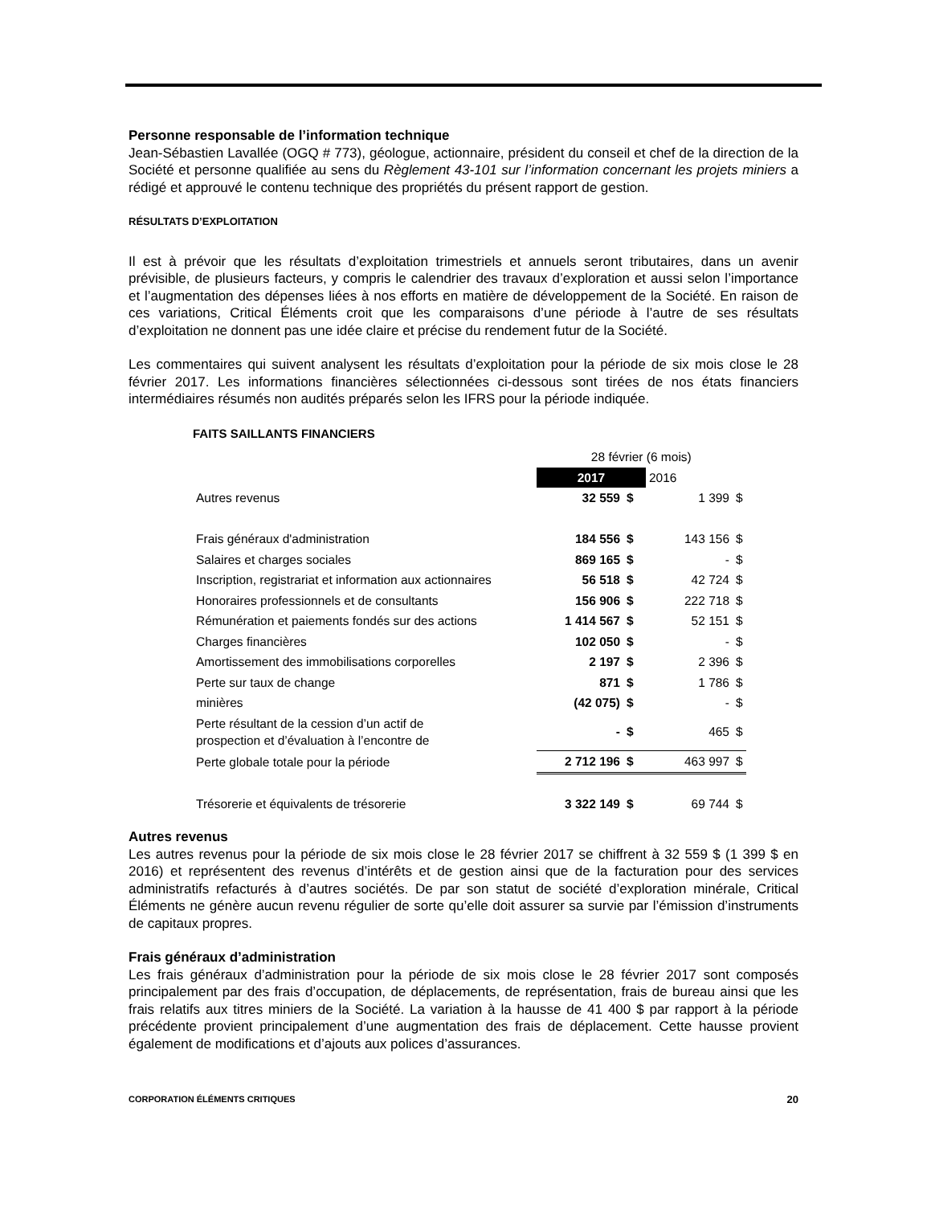Personne responsable de l’information technique
Jean-Sébastien Lavallée (OGQ # 773), géologue, actionnaire, président du conseil et chef de la direction de la Société et personne qualifiée au sens du Règlement 43-101 sur l’information concernant les projets miniers a rédigé et approuvé le contenu technique des propriétés du présent rapport de gestion.
RÉSULTATS D’EXPLOITATION
Il est à prévoir que les résultats d’exploitation trimestriels et annuels seront tributaires, dans un avenir prévisible, de plusieurs facteurs, y compris le calendrier des travaux d’exploration et aussi selon l’importance et l’augmentation des dépenses liées à nos efforts en matière de développement de la Société. En raison de ces variations, Critical Éléments croit que les comparaisons d’une période à l’autre de ses résultats d’exploitation ne donnent pas une idée claire et précise du rendement futur de la Société.
Les commentaires qui suivent analysent les résultats d’exploitation pour la période de six mois close le 28 février 2017. Les informations financières sélectionnées ci-dessous sont tirées de nos états financiers intermédiaires résumés non audités préparés selon les IFRS pour la période indiquée.
FAITS SAILLANTS FINANCIERS
| | 28 février (6 mois) | | | |
| | 2017 | | 2016 | |
| Autres revenus | 32 559 | $ | 1 399 | $ |
| Frais généraux d'administration | 184 556 | $ | 143 156 | $ |
| Salaires et charges sociales | 869 165 | $ | - | $ |
| Inscription, registrariat et information aux actionnaires | 56 518 | $ | 42 724 | $ |
| Honoraires professionnels et de consultants | 156 906 | $ | 222 718 | $ |
| Rémunération et paiements fondés sur des actions | 1 414 567 | $ | 52 151 | $ |
| Charges financières | 102 050 | $ | - | $ |
| Amortissement des immobilisations corporelles | 2 197 | $ | 2 396 | $ |
| Perte sur taux de change | 871 | $ | 1 786 | $ |
| minières | (42 075) | $ | - | $ |
| Perte résultant de la cession d’un actif de prospection et d’évaluation à l’encontre de | - | $ | 465 | $ |
| Perte globale totale pour la période | 2 712 196 | $ | 463 997 | $ |
| Trésorerie et équivalents de trésorerie | 3 322 149 | $ | 69 744 | $ |
Autres revenus
Les autres revenus pour la période de six mois close le 28 février 2017 se chiffrent à 32 559 $ (1 399 $ en 2016) et représentent des revenus d’intérêts et de gestion ainsi que de la facturation pour des services administratifs refacturés à d’autres sociétés. De par son statut de société d’exploration minérale, Critical Éléments ne génère aucun revenu régulier de sorte qu’elle doit assurer sa survie par l’émission d’instruments de capitaux propres.
Frais généraux d’administration
Les frais généraux d’administration pour la période de six mois close le 28 février 2017 sont composés principalement par des frais d’occupation, de déplacements, de représentation, frais de bureau ainsi que les frais relatifs aux titres miniers de la Société. La variation à la hausse de 41 400 $ par rapport à la période précédente provient principalement d’une augmentation des frais de déplacement. Cette hausse provient également de modifications et d’ajouts aux polices d’assurances.
CORPORATION ÉLÉMENTS CRITIQUES 20